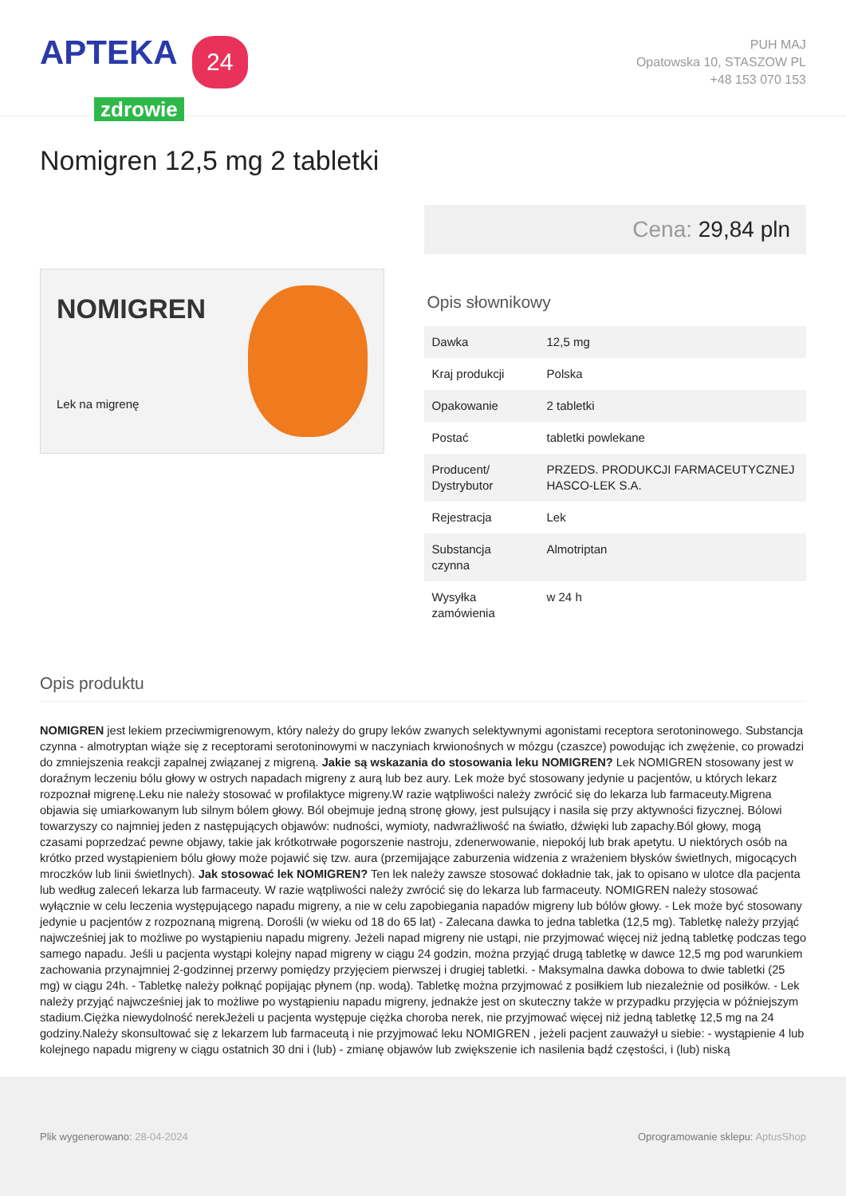APTEKA 24
zdrowie
PUH MAJ
Opatowska 10, STASZOW PL
+48 153 070 153
Nomigren 12,5 mg 2 tabletki
NOMIGREN
Lek na migrenę
Cena: 29,84 pln
Opis słownikowy
| Dawka | 12,5 mg |
| Kraj produkcji | Polska |
| Opakowanie | 2 tabletki |
| Postać | tabletki powlekane |
| Producent/ Dystrybutor | PRZEDS. PRODUKCJI FARMACEUTYCZNEJ HASCO-LEK S.A. |
| Rejestracja | Lek |
| Substancja czynna | Almotriptan |
| Wysyłka zamówienia | w 24 h |
Opis produktu
NOMIGREN jest lekiem przeciwmigrenowym, który należy do grupy leków zwanych selektywnymi agonistami receptora serotoninowego. Substancja czynna - almotryptan wiąże się z receptorami serotoninowymi w naczyniach krwionośnych w mózgu (czaszce) powodując ich zwężenie, co prowadzi do zmniejszenia reakcji zapalnej związanej z migreną. Jakie są wskazania do stosowania leku NOMIGREN? Lek NOMIGREN stosowany jest w doraźnym leczeniu bólu głowy w ostrych napadach migreny z aurą lub bez aury. Lek może być stosowany jedynie u pacjentów, u których lekarz rozpoznał migrenę.Leku nie należy stosować w profilaktyce migreny.W razie wątpliwości należy zwrócić się do lekarza lub farmaceuty.Migrena objawia się umiarkowanym lub silnym bólem głowy. Ból obejmuje jedną stronę głowy, jest pulsujący i nasila się przy aktywności fizycznej. Bólowi towarzyszy co najmniej jeden z następujących objawów: nudności, wymioty, nadwrażliwość na światło, dźwięki lub zapachy.Ból głowy, mogą czasami poprzedzać pewne objawy, takie jak krótkotrwałe pogorszenie nastroju, zdenerwowanie, niepokój lub brak apetytu. U niektórych osób na krótko przed wystąpieniem bólu głowy może pojawić się tzw. aura (przemijające zaburzenia widzenia z wrażeniem błysków świetlnych, migocących mroczków lub linii świetlnych). Jak stosować lek NOMIGREN? Ten lek należy zawsze stosować dokładnie tak, jak to opisano w ulotce dla pacjenta lub według zaleceń lekarza lub farmaceuty. W razie wątpliwości należy zwrócić się do lekarza lub farmaceuty. NOMIGREN należy stosować wyłącznie w celu leczenia występującego napadu migreny, a nie w celu zapobiegania napadów migreny lub bólów głowy. - Lek może być stosowany jedynie u pacjentów z rozpoznaną migreną. Dorośli (w wieku od 18 do 65 lat) - Zalecana dawka to jedna tabletka (12,5 mg). Tabletkę należy przyjąć najwcześniej jak to możliwe po wystąpieniu napadu migreny. Jeżeli napad migreny nie ustąpi, nie przyjmować więcej niż jedną tabletkę podczas tego samego napadu. Jeśli u pacjenta wystąpi kolejny napad migreny w ciągu 24 godzin, można przyjąć drugą tabletkę w dawce 12,5 mg pod warunkiem zachowania przynajmniej 2-godzinnej przerwy pomiędzy przyjęciem pierwszej i drugiej tabletki. - Maksymalna dawka dobowa to dwie tabletki (25 mg) w ciągu 24h. - Tabletkę należy połknąć popijając płynem (np. wodą). Tabletkę można przyjmować z posiłkiem lub niezależnie od posiłków. - Lek należy przyjąć najwcześniej jak to możliwe po wystąpieniu napadu migreny, jednakże jest on skuteczny także w przypadku przyjęcia w późniejszym stadium.Ciężka niewydolność nerekJeżeli u pacjenta występuje ciężka choroba nerek, nie przyjmować więcej niż jedną tabletkę 12,5 mg na 24 godziny.Należy skonsultować się z lekarzem lub farmaceutą i nie przyjmować leku NOMIGREN , jeżeli pacjent zauważył u siebie: - wystąpienie 4 lub kolejnego napadu migreny w ciągu ostatnich 30 dni i (lub) - zmianę objawów lub zwiększenie ich nasilenia bądź częstości, i (lub) niską
Plik wygenerowano: 28-04-2024
Oprogramowanie sklepu: AptusShop